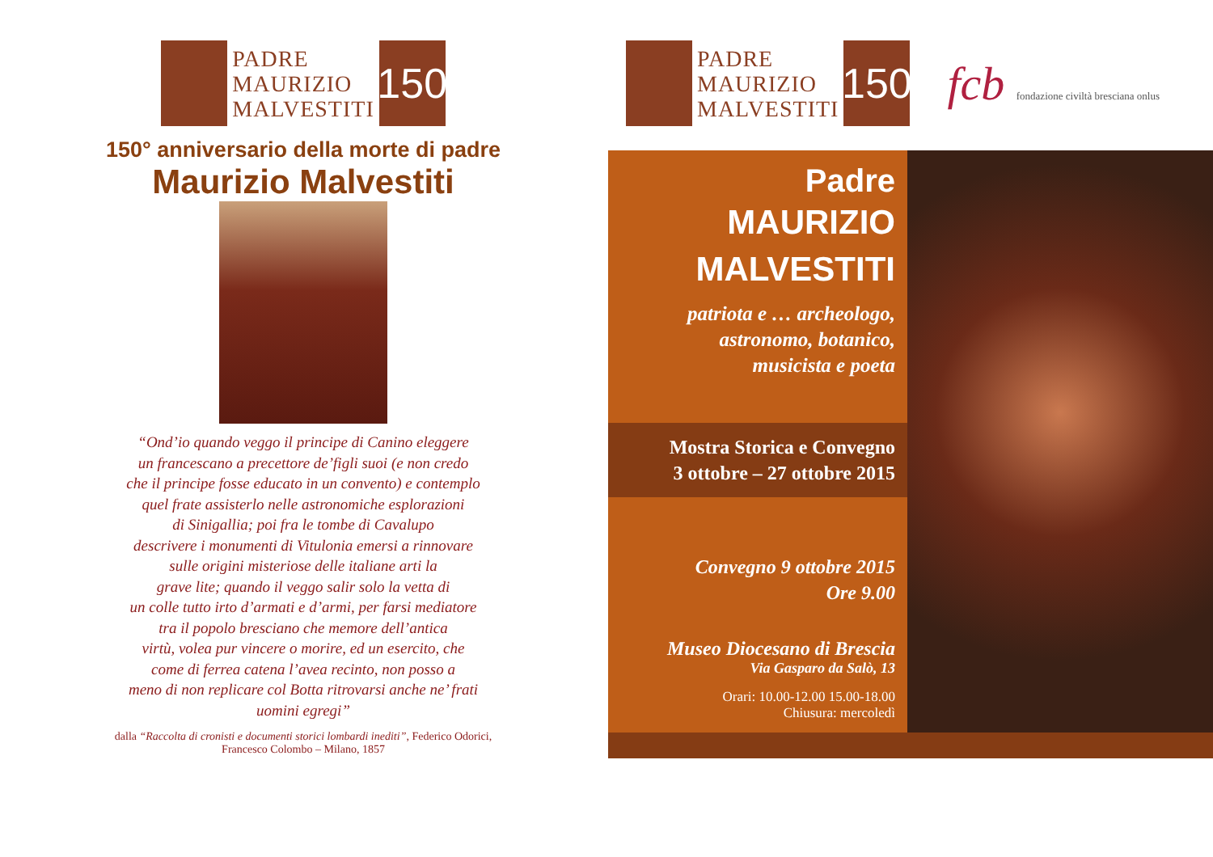PADRE
MAURIZIO
MALVESTITI
150
150° anniversario della morte di padre
Maurizio Malvestiti
“Ond’io quando veggo il principe di Canino eleggere
un francescano a precettore de’figli suoi (e non credo
che il principe fosse educato in un convento) e contemplo
quel frate assisterlo nelle astronomiche esplorazioni
di Sinigallia; poi fra le tombe di Cavalupo
descrivere i monumenti di Vitulonia emersi a rinnovare
sulle origini misteriose delle italiane arti la
grave lite; quando il veggo salir solo la vetta di
un colle tutto irto d’armati e d’armi, per farsi mediatore
tra il popolo bresciano che memore dell’antica
virtù, volea pur vincere o morire, ed un esercito, che
come di ferrea catena l’avea recinto, non posso a
meno di non replicare col Botta ritrovarsi anche ne’ frati
uomini egregi”
dalla “Raccolta di cronisti e documenti storici lombardi inediti”, Federico Odorici,
Francesco Colombo – Milano, 1857
PADRE
MAURIZIO
MALVESTITI
150
fcb fondazione civiltà bresciana onlus
Padre
MAURIZIO
MALVESTITI
patriota e … archeologo,
astronomo, botanico,
musicista e poeta
Mostra Storica e Convegno
3 ottobre – 27 ottobre 2015
Convegno 9 ottobre 2015
Ore 9.00
Museo Diocesano di Brescia
Via Gasparo da Salò, 13
Orari: 10.00-12.00 15.00-18.00
Chiusura: mercoledì